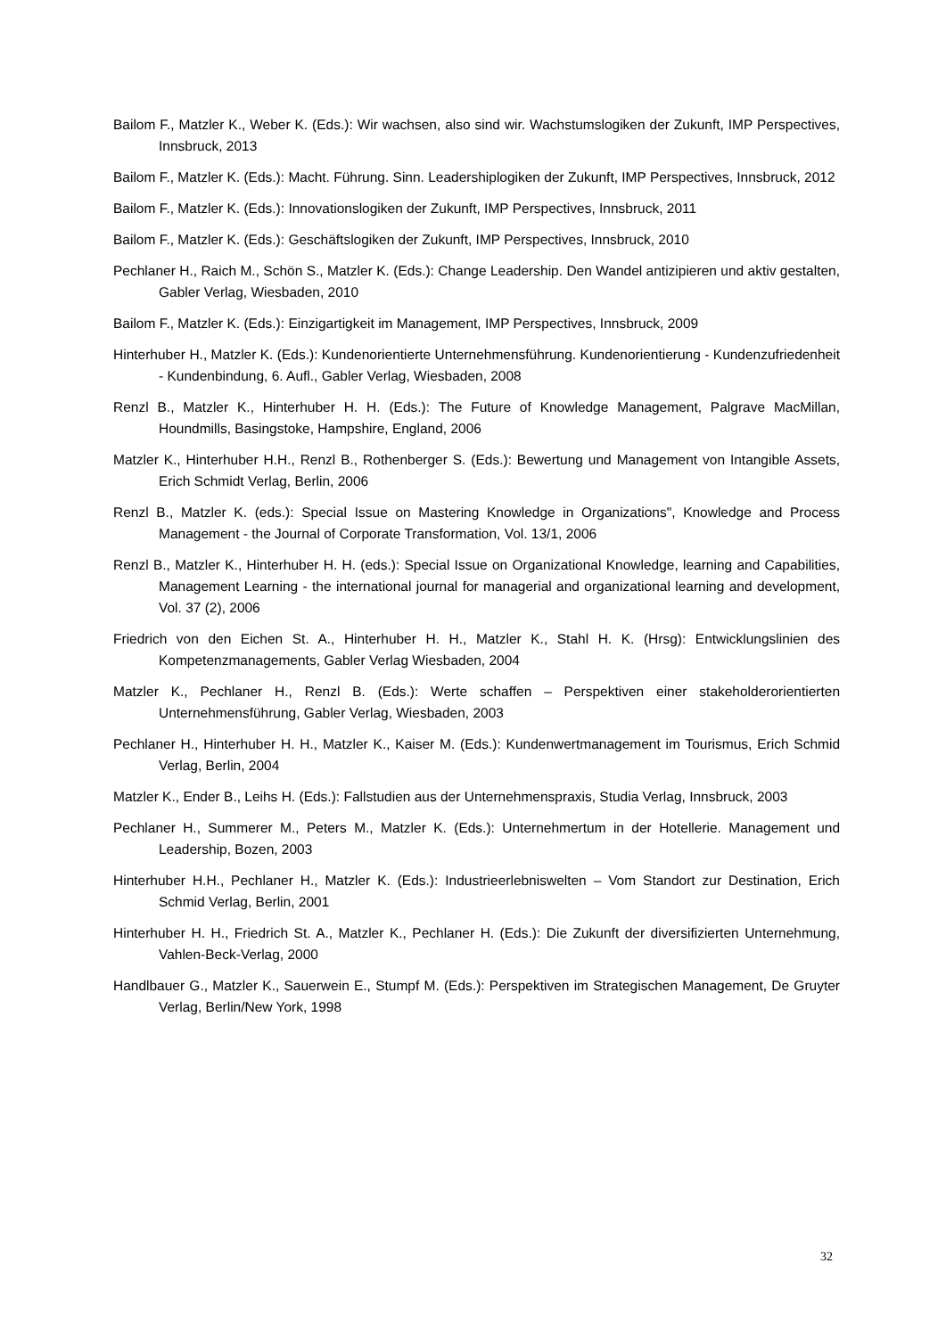Bailom F., Matzler K., Weber K. (Eds.): Wir wachsen, also sind wir. Wachstumslogiken der Zukunft, IMP Perspectives, Innsbruck, 2013
Bailom F., Matzler K. (Eds.): Macht. Führung. Sinn. Leadershiplogiken der Zukunft, IMP Perspectives, Innsbruck, 2012
Bailom F., Matzler K. (Eds.): Innovationslogiken der Zukunft, IMP Perspectives, Innsbruck, 2011
Bailom F., Matzler K. (Eds.): Geschäftslogiken der Zukunft, IMP Perspectives, Innsbruck, 2010
Pechlaner H., Raich M., Schön S., Matzler K. (Eds.): Change Leadership. Den Wandel antizipieren und aktiv gestalten, Gabler Verlag, Wiesbaden, 2010
Bailom F., Matzler K. (Eds.): Einzigartigkeit im Management, IMP Perspectives, Innsbruck, 2009
Hinterhuber H., Matzler K. (Eds.): Kundenorientierte Unternehmensführung. Kundenorientierung - Kundenzufriedenheit - Kundenbindung, 6. Aufl., Gabler Verlag, Wiesbaden, 2008
Renzl B., Matzler K., Hinterhuber H. H. (Eds.): The Future of Knowledge Management, Palgrave MacMillan, Houndmills, Basingstoke, Hampshire, England, 2006
Matzler K., Hinterhuber H.H., Renzl B., Rothenberger S. (Eds.): Bewertung und Management von Intangible Assets, Erich Schmidt Verlag, Berlin, 2006
Renzl B., Matzler K. (eds.): Special Issue on Mastering Knowledge in Organizations", Knowledge and Process Management - the Journal of Corporate Transformation, Vol. 13/1, 2006
Renzl B., Matzler K., Hinterhuber H. H. (eds.): Special Issue on Organizational Knowledge, learning and Capabilities, Management Learning - the international journal for managerial and organizational learning and development, Vol. 37 (2), 2006
Friedrich von den Eichen St. A., Hinterhuber H. H., Matzler K., Stahl H. K. (Hrsg): Entwicklungslinien des Kompetenzmanagements, Gabler Verlag Wiesbaden, 2004
Matzler K., Pechlaner H., Renzl B. (Eds.): Werte schaffen – Perspektiven einer stakeholderorientierten Unternehmensführung, Gabler Verlag, Wiesbaden, 2003
Pechlaner H., Hinterhuber H. H., Matzler K., Kaiser M. (Eds.): Kundenwertmanagement im Tourismus, Erich Schmid Verlag, Berlin, 2004
Matzler K., Ender B., Leihs H. (Eds.): Fallstudien aus der Unternehmenspraxis, Studia Verlag, Innsbruck, 2003
Pechlaner H., Summerer M., Peters M., Matzler K. (Eds.): Unternehmertum in der Hotellerie. Management und Leadership, Bozen, 2003
Hinterhuber H.H., Pechlaner H., Matzler K. (Eds.): Industrieerlebniswelten – Vom Standort zur Destination, Erich Schmid Verlag, Berlin, 2001
Hinterhuber H. H., Friedrich St. A., Matzler K., Pechlaner H. (Eds.): Die Zukunft der diversifizierten Unternehmung, Vahlen-Beck-Verlag, 2000
Handlbauer G., Matzler K., Sauerwein E., Stumpf M. (Eds.): Perspektiven im Strategischen Management, De Gruyter Verlag, Berlin/New York, 1998
32